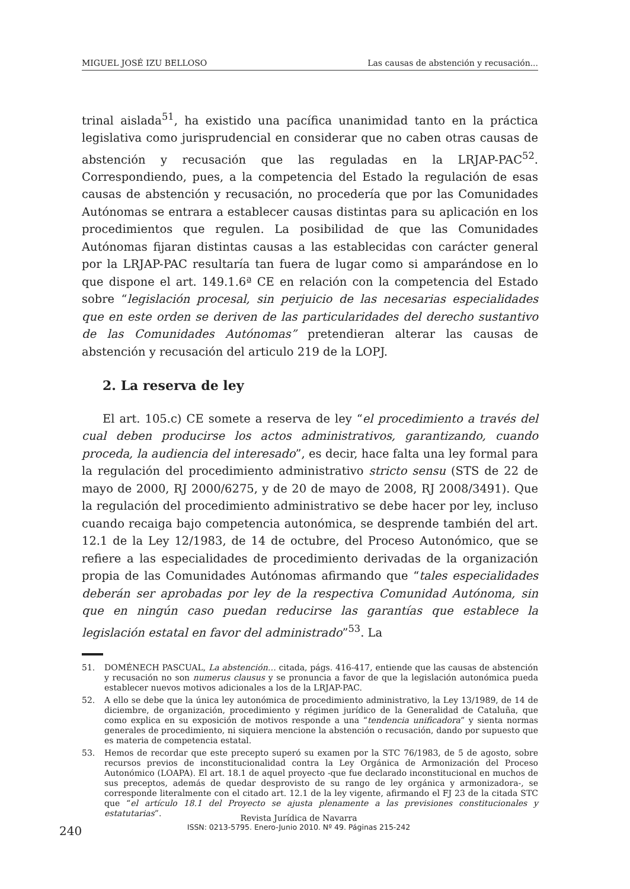MIGUEL JOSÉ IZU BELLOSO Las causas de abstención y recusación...
trinal aislada<sup>51</sup>, ha existido una pacífica unanimidad tanto en la práctica legislativa como jurisprudencial en considerar que no caben otras causas de abstención y recusación que las reguladas en la LRJAP-PAC<sup>52</sup>. Correspondiendo, pues, a la competencia del Estado la regulación de esas causas de abstención y recusación, no procedería que por las Comunidades Autónomas se entrara a establecer causas distintas para su aplicación en los procedimientos que regulen. La posibilidad de que las Comunidades Autónomas fijaran distintas causas a las establecidas con carácter general por la LRJAP-PAC resultaría tan fuera de lugar como si amparándose en lo que dispone el art. 149.1.6ª CE en relación con la competencia del Estado sobre “legislación procesal, sin perjuicio de las necesarias especialidades que en este orden se deriven de las particularidades del derecho sustantivo de las Comunidades Autónomas” pretendieran alterar las causas de abstención y recusación del articulo 219 de la LOPJ.
2. La reserva de ley
El art. 105.c) CE somete a reserva de ley “el procedimiento a través del cual deben producirse los actos administrativos, garantizando, cuando proceda, la audiencia del interesado”, es decir, hace falta una ley formal para la regulación del procedimiento administrativo stricto sensu (STS de 22 de mayo de 2000, RJ 2000/6275, y de 20 de mayo de 2008, RJ 2008/3491). Que la regulación del procedimiento administrativo se debe hacer por ley, incluso cuando recaiga bajo competencia autonómica, se desprende también del art. 12.1 de la Ley 12/1983, de 14 de octubre, del Proceso Autonómico, que se refiere a las especialidades de procedimiento derivadas de la organización propia de las Comunidades Autónomas afirmando que “tales especialidades deberán ser aprobadas por ley de la respectiva Comunidad Autónoma, sin que en ningún caso puedan reducirse las garantías que establece la legislación estatal en favor del administrado”<sup>53</sup>. La
51. DOMÉNECH PASCUAL, La abstención… citada, págs. 416-417, entiende que las causas de abstención y recusación no son numerus clausus y se pronuncia a favor de que la legislación autonómica pueda establecer nuevos motivos adicionales a los de la LRJAP-PAC.
52. A ello se debe que la única ley autonómica de procedimiento administrativo, la Ley 13/1989, de 14 de diciembre, de organización, procedimiento y régimen jurídico de la Generalidad de Cataluña, que como explica en su exposición de motivos responde a una “tendencia unificadora” y sienta normas generales de procedimiento, ni siquiera mencione la abstención o recusación, dando por supuesto que es materia de competencia estatal.
53. Hemos de recordar que este precepto superó su examen por la STC 76/1983, de 5 de agosto, sobre recursos previos de inconstitucionalidad contra la Ley Orgánica de Armonización del Proceso Autonómico (LOAPA). El art. 18.1 de aquel proyecto -que fue declarado inconstitucional en muchos de sus preceptos, además de quedar desprovisto de su rango de ley orgánica y armonizadora-, se corresponde literalmente con el citado art. 12.1 de la ley vigente, afirmando el FJ 23 de la citada STC que “el artículo 18.1 del Proyecto se ajusta plenamente a las previsiones constitucionales y estatutarias”.
240
Revista Jurídica de Navarra
ISSN: 0213-5795. Enero-Junio 2010. Nº 49. Páginas 215-242